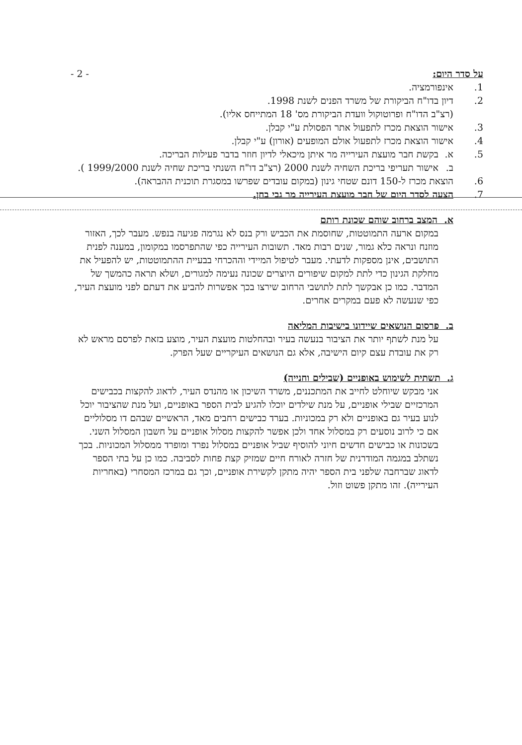על סדר היום: - 2 -
1. אינפורמציה.
2. דיון בדו"ח הביקורת של משרד הפנים לשנת 1998.
(רצ"ב הדו"ח ופרוטוקול וועדת הביקורת מס' 18 המתייחס אליו).
3. אישור הוצאת מכרז לתפעול אתר הפסולת ע"י קבלן.
4. אישור הוצאת מכרז לתפעול אולם המופעים (אורון) ע"י קבלן.
5. א. בקשת חבר מועצת העירייה מר איתן מיכאלי לדיון חוזר בדבר פעילות הבריכה.
ב. אישור תעריפי בריכת השחיה לשנת 2000 (רצ"ב דו"ח השנתי בריכת שחיה לשנת 1999/2000 ).
6. הוצאת מכרז ל-150 דונם שטחי גינון (במקום עובדים שפרשו במסגרת תוכנית ההבראה).
7. הצעה לסדר היום של חבר מועצת העירייה מר גבי בחן.
א. המצב ברחוב שוהם שכונת רותם
במקום ארעה התמוטטות, שחוסמת את הכביש ורק בנס לא נגרמה פגיעה בנפש. מעבר לכך, האזור מוזנח ונראה כלא גמור, שנים רבות מאד. תשובות העירייה כפי שהתפרסמו במקומון, במענה לפנית התושבים, אינן מספקות לדעתי. מעבר לטיפול המיידי וההכרחי בבעיית ההתמוטטות, יש להפעיל את מחלקת הגינון כדי לתת למקום שיפורים היוצרים שכונה נעימה למגורים, ושלא תראה כהמשך של המדבר. כמו כן אבקשך לתת לתושבי הרחוב שירצו בכך אפשרות להביע את דעתם לפני מועצת העיר, כפי שנעשה לא פעם במקרים אחרים.
ב. פרסום הנושאים שיידונו בישיבות המליאה
על מנת לשתף יותר את הציבור בנעשה בעיר ובהחלטות מועצת העיר, מוצע בזאת לפרסם מראש לא רק את עובדת עצם קיום הישיבה, אלא גם הנושאים העיקריים שעל הפרק.
ג. תשתית לשימוש באופניים (שבילים וחנייה)
אני מבקש שיוחלט לחייב את המתכננים, משרד השיכון או מהנדס העיר, לדאוג להקצות בכבישים המרכזיים שבילי אופניים, על מנת שילדים יוכלו להגיע לבית הספר באופניים, ועל מנת שהציבור יוכל לנוע בעיר גם באופניים ולא רק במכוניות. בערד כבישים רחבים מאד, הראשיים שבהם דו מסלוליים אם כי לרוב נוסעים רק במסלול אחד ולכן אפשר להקצות מסלול אופניים על חשבון המסלול השני. בשכונות או כבישים חדשים חיוני להוסיף שביל אופניים במסלול נפרד ומופרד ממסלול המכוניות. בכך נשתלב במגמה המודרנית של חזרה לאורח חיים שמזיק קצת פחות לסביבה. כמו כן על בתי הספר לדאוג שברחבה שלפני בית הספר יהיה מתקן לקשירת אופניים, וכך גם במרכז המסחרי (באחריות העירייה). זהו מתקן פשוט וזול.